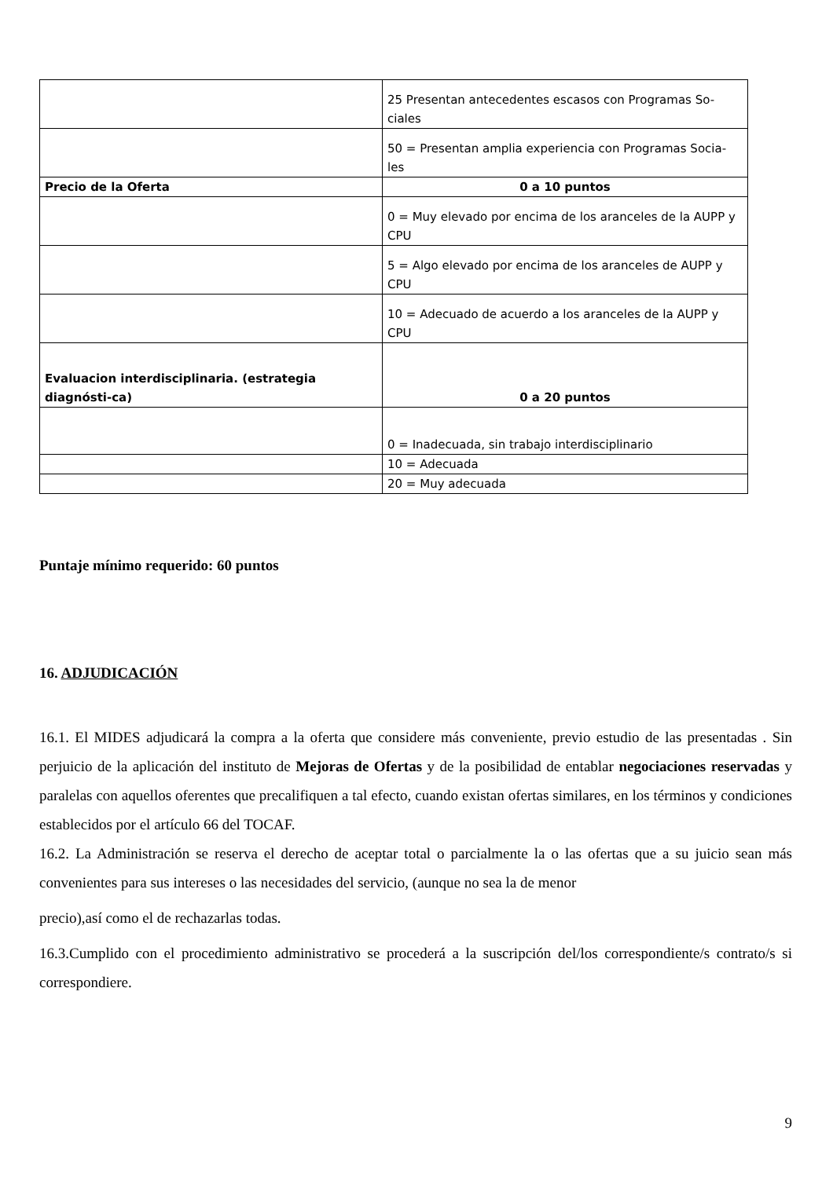| | 25 Presentan antecedentes escasos con Programas So-ciales |
| | 50 = Presentan amplia experiencia con Programas Socia-les |
| Precio de la Oferta | 0 a 10 puntos |
| | 0 = Muy elevado por encima de los aranceles de la AUPP y CPU |
| | 5 = Algo elevado por encima de los aranceles de AUPP y CPU |
| | 10 = Adecuado de acuerdo a los aranceles de la AUPP y CPU |
| Evaluacion interdisciplinaria. (estrategia diagnósti-ca) | 0 a 20 puntos |
| | 0 = Inadecuada, sin trabajo interdisciplinario |
| | 10 = Adecuada |
| | 20 = Muy adecuada |
Puntaje mínimo requerido: 60 puntos
16. ADJUDICACIÓN
16.1. El MIDES adjudicará la compra a la oferta que considere más conveniente, previo estudio de las presentadas . Sin perjuicio de la aplicación del instituto de Mejoras de Ofertas y de la posibilidad de entablar negociaciones reservadas y paralelas con aquellos oferentes que precalifiquen a tal efecto, cuando existan ofertas similares, en los términos y condiciones establecidos por el artículo 66 del TOCAF.
16.2. La Administración se reserva el derecho de aceptar total o parcialmente la o las ofertas que a su juicio sean más convenientes para sus intereses o las necesidades del servicio, (aunque no sea la de menor
precio),así como el de rechazarlas todas.
16.3.Cumplido con el procedimiento administrativo se procederá a la suscripción del/los correspondiente/s contrato/s si correspondiere.
9